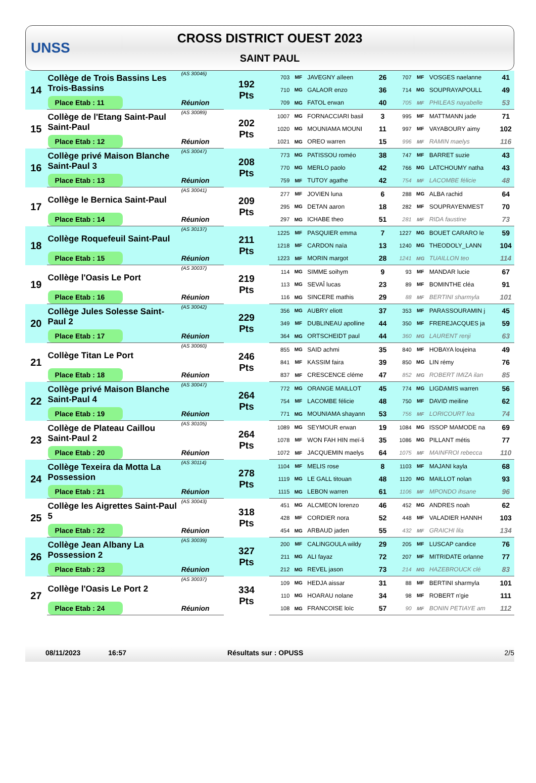UNSS
CROSS DISTRICT OUEST 2023
SAINT PAUL
| 14 | Collège de Trois Bassins Les Trois-Bassins | (AS 30046) | 192 Pts | 703 | MF | JAVEGNY aïleen | 26 | 707 | MF | VOSGES naelanne | 41 |
| | | | | 710 | MG | GALAOR enzo | 36 | 714 | MG | SOUPRAYAPOULL | 49 |
| | Place Etab : 11 | Réunion | | 709 | MG | FATOL erwan | 40 | 705 | MF | PHILEAS nayabelle | 53 |
| 15 | Collège de l'Etang Saint-Paul Saint-Paul | (AS 30089) | 202 Pts | 1007 | MG | FORNACCIARI basil | 3 | 995 | MF | MATTMANN jade | 71 |
| | | | | 1020 | MG | MOUNIAMA MOUNI | 11 | 997 | MF | VAYABOURY aimy | 102 |
| | Place Etab : 12 | Réunion | | 1021 | MG | OREO warren | 15 | 996 | MF | RAMIN maelys | 116 |
| 16 | Collège privé Maison Blanche Saint-Paul 3 | (AS 30047) | 208 Pts | 773 | MG | PATISSOU roméo | 38 | 747 | MF | BARRET suzie | 43 |
| | | | | 770 | MG | MERLO paolo | 42 | 766 | MG | LATCHOUMY natha | 43 |
| | Place Etab : 13 | Réunion | | 759 | MF | TUTOY agathe | 42 | 754 | MF | LACOMBE félicie | 48 |
| 17 | Collège le Bernica Saint-Paul | (AS 30041) | 209 Pts | 277 | MF | JOVIEN luna | 6 | 288 | MG | ALBA rachid | 64 |
| | | | | 295 | MG | DETAN aaron | 18 | 282 | MF | SOUPRAYENMEST | 70 |
| | Place Etab : 14 | Réunion | | 297 | MG | ICHABE theo | 51 | 281 | MF | RIDA faustine | 73 |
| 18 | Collège Roquefeuil Saint-Paul | (AS 30137) | 211 Pts | 1225 | MF | PASQUIER emma | 7 | 1227 | MG | BOUET CARARO le | 59 |
| | | | | 1218 | MF | CARDON naïa | 13 | 1240 | MG | THEODOLY_LANN | 104 |
| | Place Etab : 15 | Réunion | | 1223 | MF | MORIN margot | 28 | 1241 | MG | TUAILLON teo | 114 |
| 19 | Collège l'Oasis Le Port | (AS 30037) | 219 Pts | 114 | MG | SIMME soihym | 9 | 93 | MF | MANDAR lucie | 67 |
| | | | | 113 | MG | SEVAÎ lucas | 23 | 89 | MF | BOMINTHE cléa | 91 |
| | Place Etab : 16 | Réunion | | 116 | MG | SINCERE mathis | 29 | 88 | MF | BERTINI sharmyla | 101 |
| 20 | Collège Jules Solesse Saint-Paul 2 | (AS 30042) | 229 Pts | 356 | MG | AUBRY eliott | 37 | 353 | MF | PARASSOURAMIN j | 45 |
| | | | | 349 | MF | DUBLINEAU apolline | 44 | 350 | MF | FREREJACQUES ja | 59 |
| | Place Etab : 17 | Réunion | | 364 | MG | ORTSCHEIDT paul | 44 | 360 | MG | LAURENT renji | 63 |
| 21 | Collège Titan Le Port | (AS 30060) | 246 Pts | 855 | MG | SAID achmi | 35 | 840 | MF | HOBAYA loujeina | 49 |
| | | | | 841 | MF | KASSIM faira | 39 | 850 | MG | LIN rémy | 76 |
| | Place Etab : 18 | Réunion | | 837 | MF | CRESCENCE cléme | 47 | 852 | MG | ROBERT IMIZA ilan | 85 |
| 22 | Collège privé Maison Blanche Saint-Paul 4 | (AS 30047) | 264 Pts | 772 | MG | ORANGE MAILLOT | 45 | 774 | MG | LIGDAMIS warren | 56 |
| | | | | 754 | MF | LACOMBE félicie | 48 | 750 | MF | DAVID meiline | 62 |
| | Place Etab : 19 | Réunion | | 771 | MG | MOUNIAMA shayann | 53 | 756 | MF | LORICOURT lea | 74 |
| 23 | Collège de Plateau Caillou Saint-Paul 2 | (AS 30105) | 264 Pts | 1089 | MG | SEYMOUR erwan | 19 | 1084 | MG | ISSOP MAMODE na | 69 |
| | | | | 1078 | MF | WON FAH HIN meï-li | 35 | 1086 | MG | PILLANT métis | 77 |
| | Place Etab : 20 | Réunion | | 1072 | MF | JACQUEMIN maelys | 64 | 1075 | MF | MAINFROI rebecca | 110 |
| 24 | Collège Texeira da Motta La Possession | (AS 30114) | 278 Pts | 1104 | MF | MELIS rose | 8 | 1103 | MF | MAJANI kayla | 68 |
| | | | | 1119 | MG | LE GALL titouan | 48 | 1120 | MG | MAILLOT nolan | 93 |
| | Place Etab : 21 | Réunion | | 1115 | MG | LEBON warren | 61 | 1106 | MF | MPONDO ihsane | 96 |
| 25 | Collège les Aigrettes Saint-Paul 5 | (AS 30043) | 318 Pts | 451 | MG | ALCMEON lorenzo | 46 | 452 | MG | ANDRES noah | 62 |
| | | | | 428 | MF | CORDIER nora | 52 | 448 | MF | VALADIER HANNH | 103 |
| | Place Etab : 22 | Réunion | | 454 | MG | ARBAUD jaden | 55 | 432 | MF | GRAICHI lila | 134 |
| 26 | Collège Jean Albany La Possession 2 | (AS 30039) | 327 Pts | 200 | MF | CALINGOULA wildy | 29 | 205 | MF | LUSCAP candice | 76 |
| | | | | 211 | MG | ALI fayaz | 72 | 207 | MF | MITRIDATE orlanne | 77 |
| | Place Etab : 23 | Réunion | | 212 | MG | REVEL jason | 73 | 214 | MG | HAZEBROUCK clé | 83 |
| 27 | Collège l'Oasis Le Port 2 | (AS 30037) | 334 Pts | 109 | MG | HEDJA aissar | 31 | 88 | MF | BERTINI sharmyla | 101 |
| | | | | 110 | MG | HOARAU nolane | 34 | 98 | MF | ROBERT n'gie | 111 |
| | Place Etab : 24 | Réunion | | 108 | MG | FRANCOISE loïc | 57 | 90 | MF | BONIN PETIAYE am | 112 |
08/11/2023 16:57 Résultats sur : OPUSS 2/5